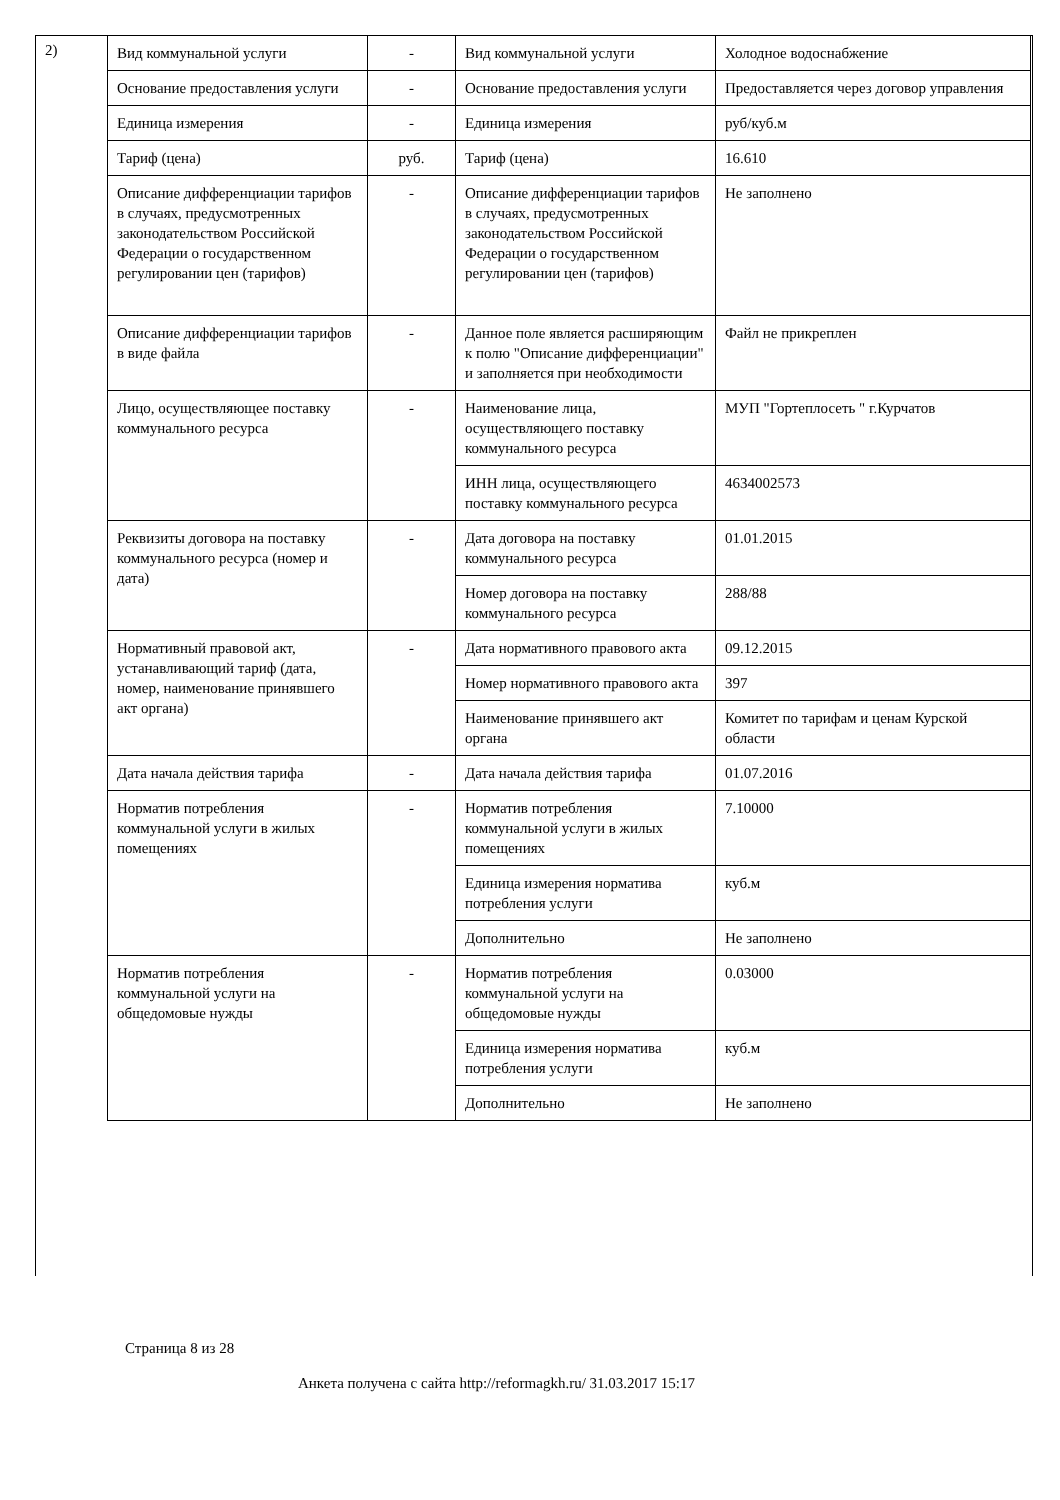2)
| Вид коммунальной услуги | - | Вид коммунальной услуги | Холодное водоснабжение |
| Основание предоставления услуги | - | Основание предоставления услуги | Предоставляется через договор управления |
| Единица измерения | - | Единица измерения | руб/куб.м |
| Тариф (цена) | руб. | Тариф (цена) | 16.610 |
| Описание дифференциации тарифов в случаях, предусмотренных законодательством Российской Федерации о государственном регулировании цен (тарифов) | - | Описание дифференциации тарифов в случаях, предусмотренных законодательством Российской Федерации о государственном регулировании цен (тарифов) | Не заполнено |
| Описание дифференциации тарифов в виде файла | - | Данное поле является расширяющим к полю "Описание дифференциации" и заполняется при необходимости | Файл не прикреплен |
| Лицо, осуществляющее поставку коммунального ресурса | - | Наименование лица, осуществляющего поставку коммунального ресурса | МУП "Гортеплосеть " г.Курчатов |
| | | ИНН лица, осуществляющего поставку коммунального ресурса | 4634002573 |
| Реквизиты договора на поставку коммунального ресурса (номер и дата) | - | Дата договора на поставку коммунального ресурса | 01.01.2015 |
| | | Номер договора на поставку коммунального ресурса | 288/88 |
| Нормативный правовой акт, устанавливающий тариф (дата, номер, наименование принявшего акт органа) | - | Дата нормативного правового акта | 09.12.2015 |
| | | Номер нормативного правового акта | 397 |
| | | Наименование принявшего акт органа | Комитет по тарифам и ценам Курской области |
| Дата начала действия тарифа | - | Дата начала действия тарифа | 01.07.2016 |
| Норматив потребления коммунальной услуги в жилых помещениях | - | Норматив потребления коммунальной услуги в жилых помещениях | 7.10000 |
| | | Единица измерения норматива потребления услуги | куб.м |
| | | Дополнительно | Не заполнено |
| Норматив потребления коммунальной услуги на общедомовые нужды | - | Норматив потребления коммунальной услуги на общедомовые нужды | 0.03000 |
| | | Единица измерения норматива потребления услуги | куб.м |
| | | Дополнительно | Не заполнено |
Страница 8 из 28
Анкета получена с сайта http://reformagkh.ru/ 31.03.2017 15:17